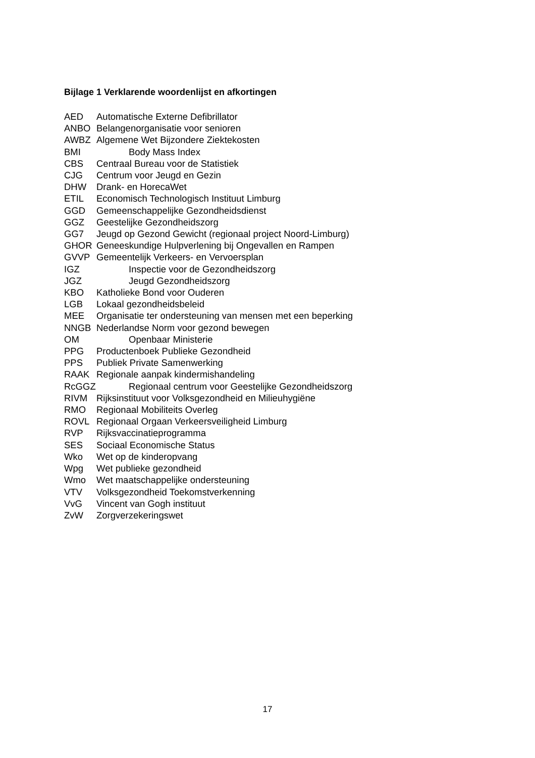Bijlage 1 Verklarende woordenlijst en afkortingen
AED Automatische Externe Defibrillator
ANBO Belangenorganisatie voor senioren
AWBZ Algemene Wet Bijzondere Ziektekosten
BMI Body Mass Index
CBS Centraal Bureau voor de Statistiek
CJG Centrum voor Jeugd en Gezin
DHW Drank- en HorecaWet
ETIL Economisch Technologisch Instituut Limburg
GGD Gemeenschappelijke Gezondheidsdienst
GGZ Geestelijke Gezondheidszorg
GG7 Jeugd op Gezond Gewicht (regionaal project Noord-Limburg)
GHOR Geneeskundige Hulpverlening bij Ongevallen en Rampen
GVVP Gemeentelijk Verkeers- en Vervoersplan
IGZ Inspectie voor de Gezondheidszorg
JGZ Jeugd Gezondheidszorg
KBO Katholieke Bond voor Ouderen
LGB Lokaal gezondheidsbeleid
MEE Organisatie ter ondersteuning van mensen met een beperking
NNGB Nederlandse Norm voor gezond bewegen
OM Openbaar Ministerie
PPG Productenboek Publieke Gezondheid
PPS Publiek Private Samenwerking
RAAK Regionale aanpak kindermishandeling
RcGGZ Regionaal centrum voor Geestelijke Gezondheidszorg
RIVM Rijksinstituut voor Volksgezondheid en Milieuhygiëne
RMO Regionaal Mobiliteits Overleg
ROVL Regionaal Orgaan Verkeersveiligheid Limburg
RVP Rijksvaccinatieprogramma
SES Sociaal Economische Status
Wko Wet op de kinderopvang
Wpg Wet publieke gezondheid
Wmo Wet maatschappelijke ondersteuning
VTV Volksgezondheid Toekomstverkenning
VvG Vincent van Gogh instituut
ZvW Zorgverzekeringswet
17